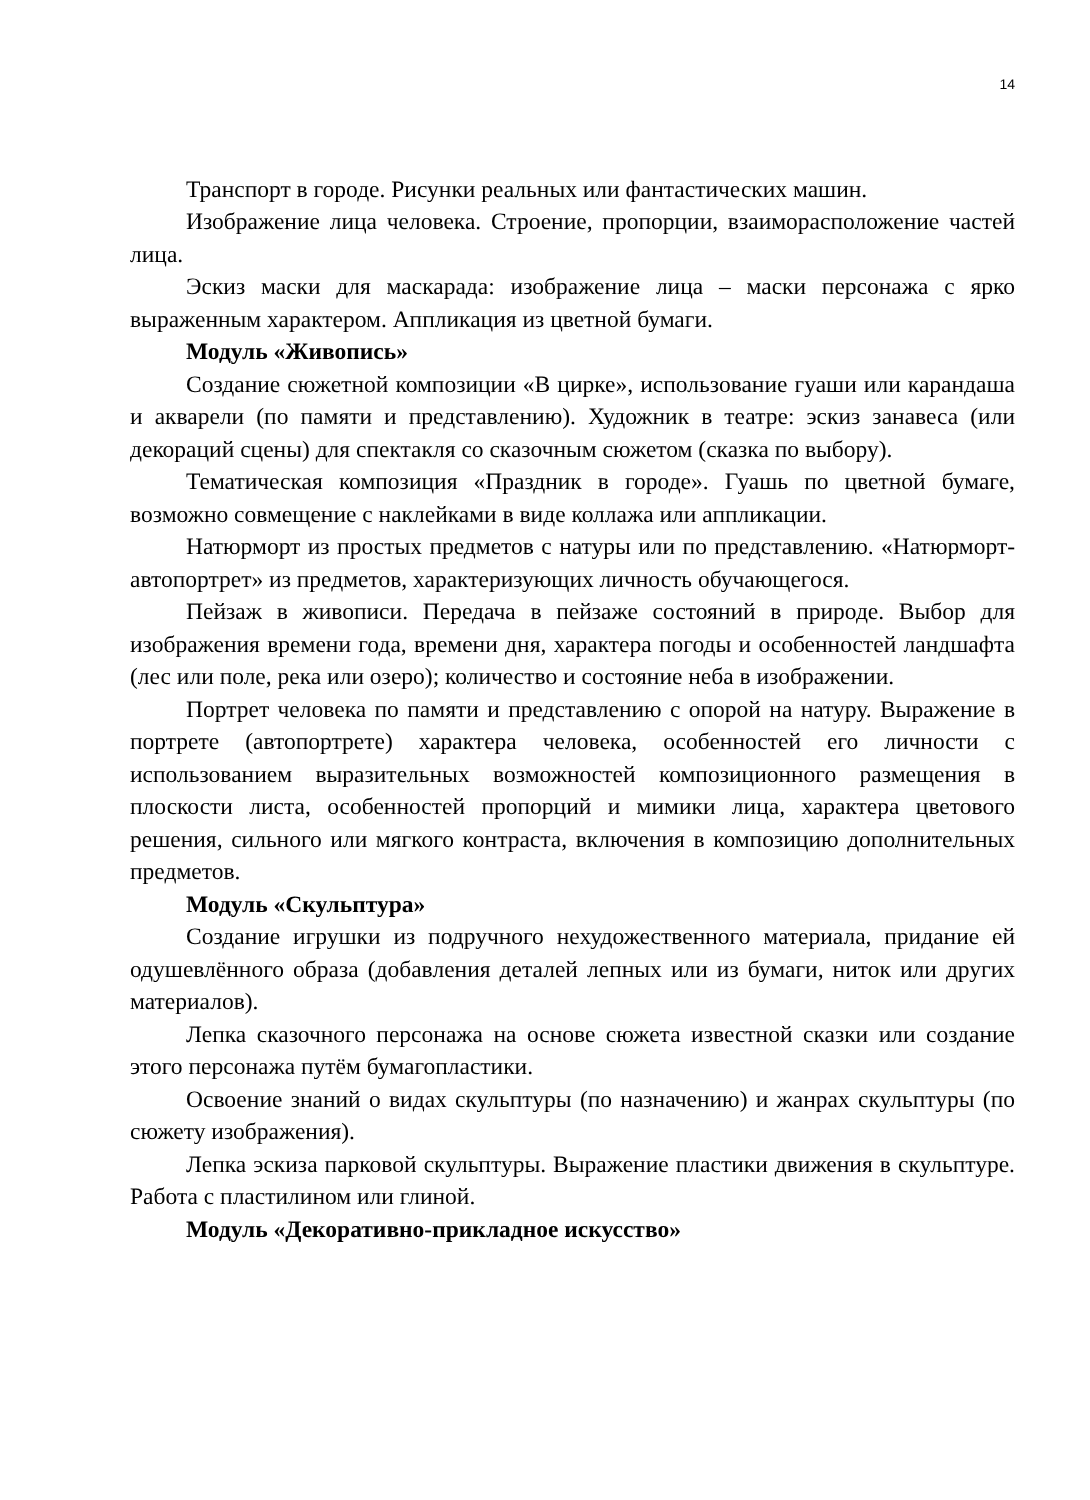14
Транспорт в городе. Рисунки реальных или фантастических машин.
Изображение лица человека. Строение, пропорции, взаиморасположение частей лица.
Эскиз маски для маскарада: изображение лица – маски персонажа с ярко выраженным характером. Аппликация из цветной бумаги.
Модуль «Живопись»
Создание сюжетной композиции «В цирке», использование гуаши или карандаша и акварели (по памяти и представлению). Художник в театре: эскиз занавеса (или декораций сцены) для спектакля со сказочным сюжетом (сказка по выбору).
Тематическая композиция «Праздник в городе». Гуашь по цветной бумаге, возможно совмещение с наклейками в виде коллажа или аппликации.
Натюрморт из простых предметов с натуры или по представлению. «Натюрморт-автопортрет» из предметов, характеризующих личность обучающегося.
Пейзаж в живописи. Передача в пейзаже состояний в природе. Выбор для изображения времени года, времени дня, характера погоды и особенностей ландшафта (лес или поле, река или озеро); количество и состояние неба в изображении.
Портрет человека по памяти и представлению с опорой на натуру. Выражение в портрете (автопортрете) характера человека, особенностей его личности с использованием выразительных возможностей композиционного размещения в плоскости листа, особенностей пропорций и мимики лица, характера цветового решения, сильного или мягкого контраста, включения в композицию дополнительных предметов.
Модуль «Скульптура»
Создание игрушки из подручного нехудожественного материала, придание ей одушевлённого образа (добавления деталей лепных или из бумаги, ниток или других материалов).
Лепка сказочного персонажа на основе сюжета известной сказки или создание этого персонажа путём бумагопластики.
Освоение знаний о видах скульптуры (по назначению) и жанрах скульптуры (по сюжету изображения).
Лепка эскиза парковой скульптуры. Выражение пластики движения в скульптуре. Работа с пластилином или глиной.
Модуль «Декоративно-прикладное искусство»